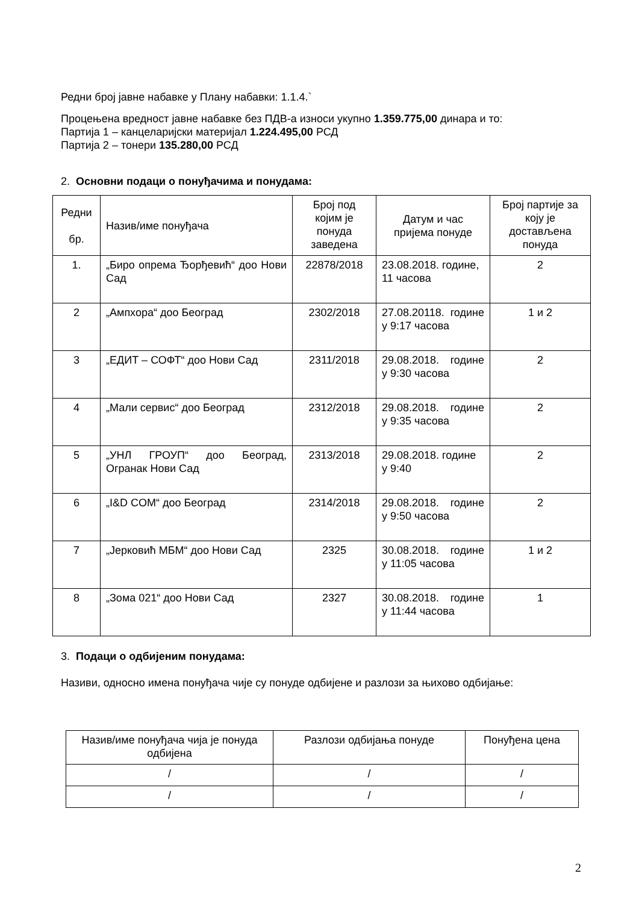Редни број јавне набавке у Плану набавки: 1.1.4.`
Процењена вредност јавне набавке без ПДВ-а износи укупно 1.359.775,00 динара и то:
Партија 1 – канцеларијски материјал 1.224.495,00 РСД
Партија 2 – тонери 135.280,00 РСД
2. Основни подаци о понуђачима и понудама:
| Редни бр. | Назив/име понуђача | Број под којим је понуда заведена | Датум и час пријема понуде | Број партије за коју је достављена понуда |
| --- | --- | --- | --- | --- |
| 1. | „Биро опрема Ђорђевић“ доо Нови Сад | 22878/2018 | 23.08.2018. године, 11 часова | 2 |
| 2 | „Ампхора“ доо Београд | 2302/2018 | 27.08.20118. године у 9:17 часова | 1 и 2 |
| 3 | „ЕДИТ – СОФТ“ доо Нови Сад | 2311/2018 | 29.08.2018. године у 9:30 часова | 2 |
| 4 | „Мали сервис“ доо Београд | 2312/2018 | 29.08.2018. године у 9:35 часова | 2 |
| 5 | „УНЛ ГРОУП“ доо Београд, Огранак Нови Сад | 2313/2018 | 29.08.2018. године у 9:40 | 2 |
| 6 | „I&D COM“ доо Београд | 2314/2018 | 29.08.2018. године у 9:50 часова | 2 |
| 7 | „Јерковић МБМ“ доо Нови Сад | 2325 | 30.08.2018. године у 11:05 часова | 1 и 2 |
| 8 | „Зома 021“ доо Нови Сад | 2327 | 30.08.2018. године у 11:44 часова | 1 |
3. Подаци о одбијеним понудама:
Називи, односно имена понуђача чије су понуде одбијене и разлози за њихово одбијање:
| Назив/име понуђача чија је понуда одбијена | Разлози одбијања понуде | Понуђена цена |
| --- | --- | --- |
| / | / | / |
| / | / | / |
2